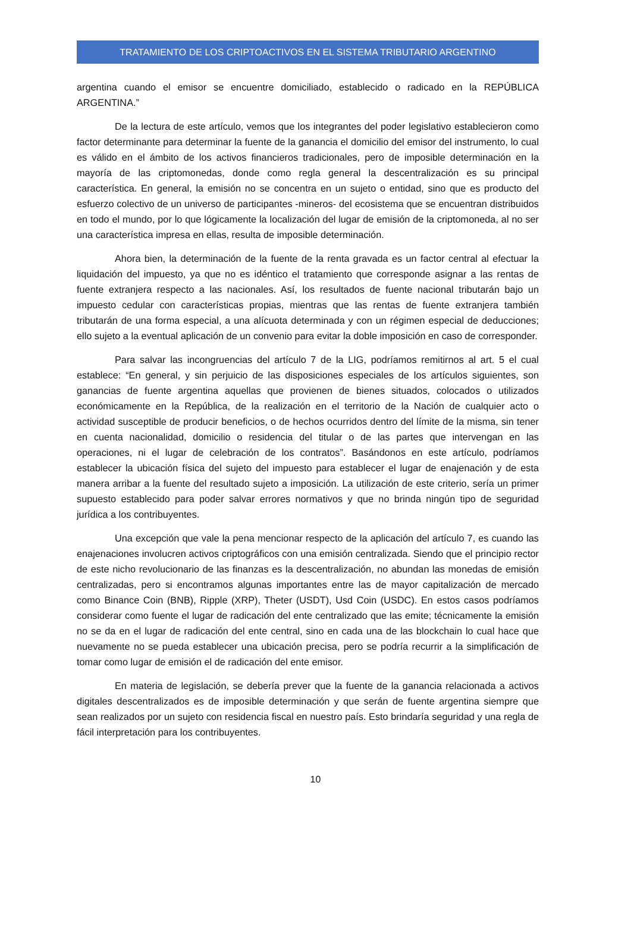TRATAMIENTO DE LOS CRIPTOACTIVOS EN EL SISTEMA TRIBUTARIO ARGENTINO
argentina cuando el emisor se encuentre domiciliado, establecido o radicado en la REPÚBLICA ARGENTINA.”
De la lectura de este artículo, vemos que los integrantes del poder legislativo establecieron como factor determinante para determinar la fuente de la ganancia el domicilio del emisor del instrumento, lo cual es válido en el ámbito de los activos financieros tradicionales, pero de imposible determinación en la mayoría de las criptomonedas, donde como regla general la descentralización es su principal característica. En general, la emisión no se concentra en un sujeto o entidad, sino que es producto del esfuerzo colectivo de un universo de participantes -mineros- del ecosistema que se encuentran distribuidos en todo el mundo, por lo que lógicamente la localización del lugar de emisión de la criptomoneda, al no ser una característica impresa en ellas, resulta de imposible determinación.
Ahora bien, la determinación de la fuente de la renta gravada es un factor central al efectuar la liquidación del impuesto, ya que no es idéntico el tratamiento que corresponde asignar a las rentas de fuente extranjera respecto a las nacionales. Así, los resultados de fuente nacional tributarán bajo un impuesto cedular con características propias, mientras que las rentas de fuente extranjera también tributarán de una forma especial, a una alícuota determinada y con un régimen especial de deducciones; ello sujeto a la eventual aplicación de un convenio para evitar la doble imposición en caso de corresponder.
Para salvar las incongruencias del artículo 7 de la LIG, podríamos remitirnos al art. 5 el cual establece: “En general, y sin perjuicio de las disposiciones especiales de los artículos siguientes, son ganancias de fuente argentina aquellas que provienen de bienes situados, colocados o utilizados económicamente en la República, de la realización en el territorio de la Nación de cualquier acto o actividad susceptible de producir beneficios, o de hechos ocurridos dentro del límite de la misma, sin tener en cuenta nacionalidad, domicilio o residencia del titular o de las partes que intervengan en las operaciones, ni el lugar de celebración de los contratos”. Basándonos en este artículo, podríamos establecer la ubicación física del sujeto del impuesto para establecer el lugar de enajenación y de esta manera arribar a la fuente del resultado sujeto a imposición. La utilización de este criterio, sería un primer supuesto establecido para poder salvar errores normativos y que no brinda ningún tipo de seguridad jurídica a los contribuyentes.
Una excepción que vale la pena mencionar respecto de la aplicación del artículo 7, es cuando las enajenaciones involucren activos criptográficos con una emisión centralizada. Siendo que el principio rector de este nicho revolucionario de las finanzas es la descentralización, no abundan las monedas de emisión centralizadas, pero si encontramos algunas importantes entre las de mayor capitalización de mercado como Binance Coin (BNB), Ripple (XRP), Theter (USDT), Usd Coin (USDC). En estos casos podríamos considerar como fuente el lugar de radicación del ente centralizado que las emite; técnicamente la emisión no se da en el lugar de radicación del ente central, sino en cada una de las blockchain lo cual hace que nuevamente no se pueda establecer una ubicación precisa, pero se podría recurrir a la simplificación de tomar como lugar de emisión el de radicación del ente emisor.
En materia de legislación, se debería prever que la fuente de la ganancia relacionada a activos digitales descentralizados es de imposible determinación y que serán de fuente argentina siempre que sean realizados por un sujeto con residencia fiscal en nuestro país. Esto brindaría seguridad y una regla de fácil interpretación para los contribuyentes.
10